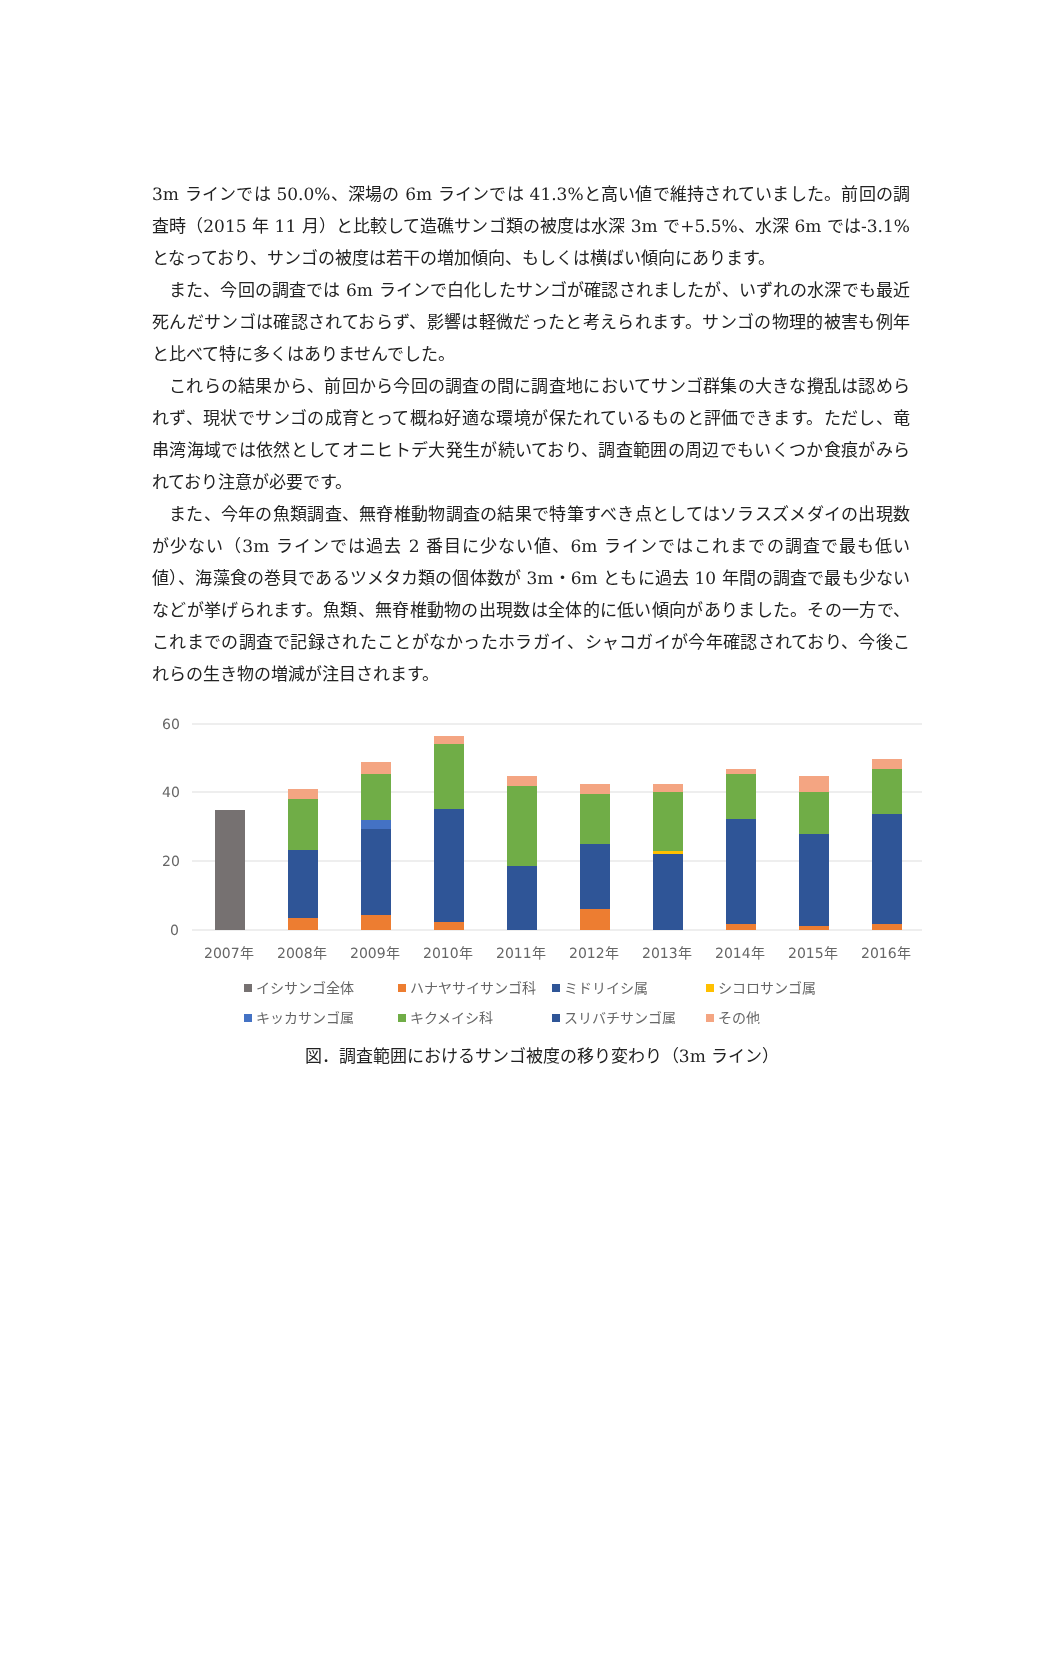3m ラインでは 50.0%、深場の 6m ラインでは 41.3%と高い値で維持されていました。前回の調査時（2015 年 11 月）と比較して造礁サンゴ類の被度は水深 3m で+5.5%、水深 6m では-3.1%となっており、サンゴの被度は若干の増加傾向、もしくは横ばい傾向にあります。
また、今回の調査では 6m ラインで白化したサンゴが確認されましたが、いずれの水深でも最近死んだサンゴは確認されておらず、影響は軽微だったと考えられます。サンゴの物理的被害も例年と比べて特に多くはありませんでした。
これらの結果から、前回から今回の調査の間に調査地においてサンゴ群集の大きな攪乱は認められず、現状でサンゴの成育とって概ね好適な環境が保たれているものと評価できます。ただし、竜串湾海域では依然としてオニヒトデ大発生が続いており、調査範囲の周辺でもいくつか食痕がみられており注意が必要です。
また、今年の魚類調査、無脊椎動物調査の結果で特筆すべき点としてはソラスズメダイの出現数が少ない（3m ラインでは過去 2 番目に少ない値、6m ラインではこれまでの調査で最も低い値）、海藻食の巻貝であるツメタカ類の個体数が 3m・6m ともに過去 10 年間の調査で最も少ないなどが挙げられます。魚類、無脊椎動物の出現数は全体的に低い傾向がありました。その一方で、これまでの調査で記録されたことがなかったホラガイ、シャコガイが今年確認されており、今後これらの生き物の増減が注目されます。
60
40
20
0
2007年
2008年
2009年
2010年
2011年
2012年
2013年
2014年
2015年
2016年
イシサンゴ全体
ハナヤサイサンゴ科
ミドリイシ属
シコロサンゴ属
キッカサンゴ属
キクメイシ科
スリバチサンゴ属
その他
図．調査範囲におけるサンゴ被度の移り変わり（3m ライン）